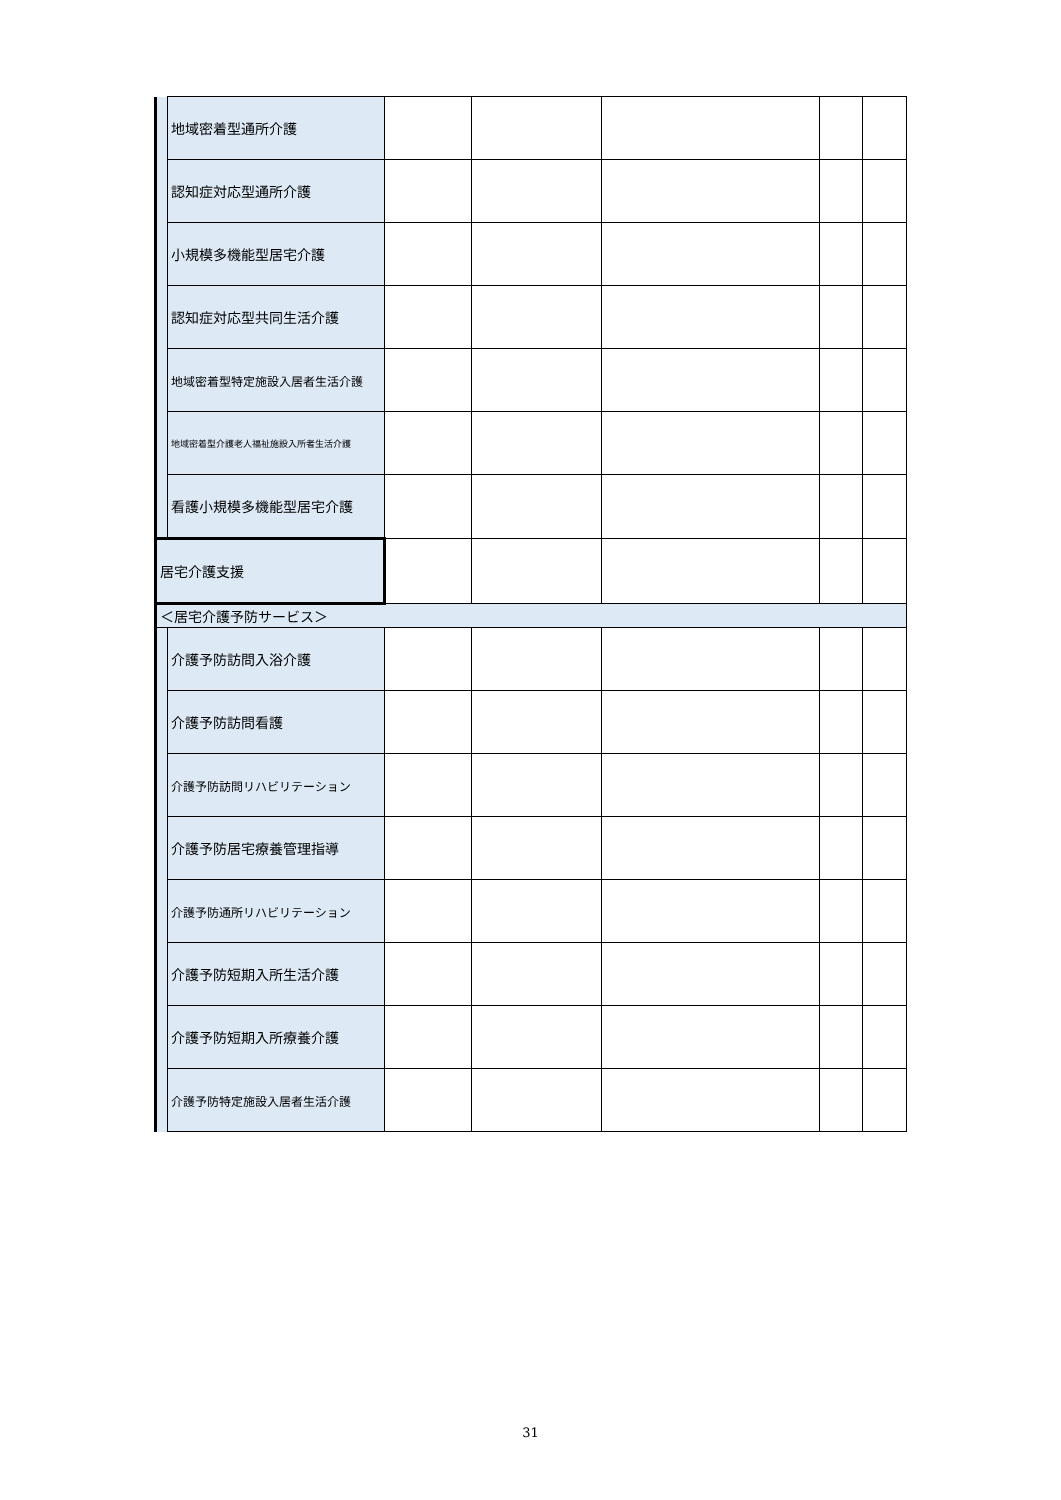| | 地域密着型通所介護 | | | | | |
| | 認知症対応型通所介護 | | | | | |
| | 小規模多機能型居宅介護 | | | | | |
| | 認知症対応型共同生活介護 | | | | | |
| | 地域密着型特定施設入居者生活介護 | | | | | |
| | 地域密着型介護老人福祉施設入所者生活介護 | | | | | |
| | 看護小規模多機能型居宅介護 | | | | | |
| 居宅介護支援 | | | | | | |
| ＜居宅介護予防サービス＞ | | | | | | |
| | 介護予防訪問入浴介護 | | | | | |
| | 介護予防訪問看護 | | | | | |
| | 介護予防訪問リハビリテーション | | | | | |
| | 介護予防居宅療養管理指導 | | | | | |
| | 介護予防通所リハビリテーション | | | | | |
| | 介護予防短期入所生活介護 | | | | | |
| | 介護予防短期入所療養介護 | | | | | |
| | 介護予防特定施設入居者生活介護 | | | | | |
31